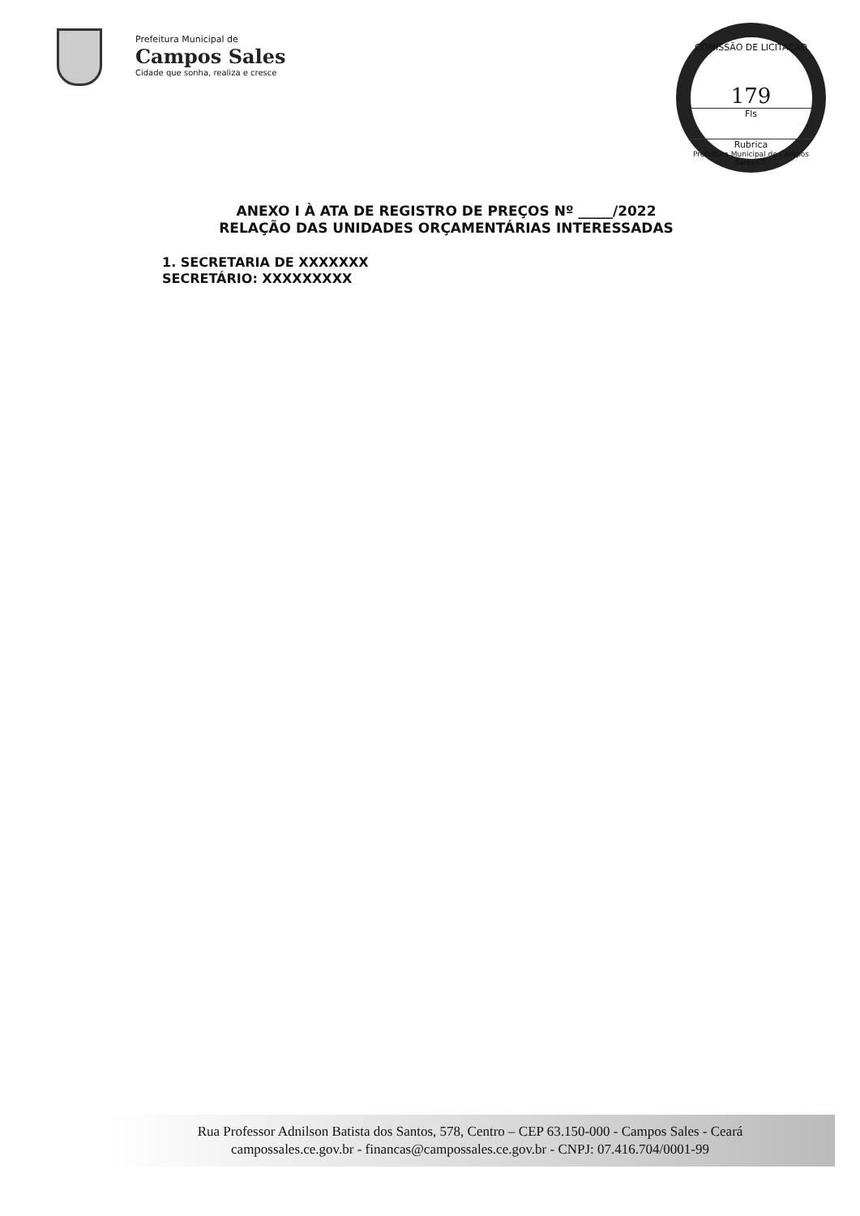Prefeitura Municipal de
Campos Sales
Cidade que sonha, realiza e cresce
COMISSÃO DE LICITAÇÃO
179
Fls
Rubrica
Prefeitura Municipal de Campos Sales/CE
ANEXO I À ATA DE REGISTRO DE PREÇOS Nº _____/2022
RELAÇÃO DAS UNIDADES ORÇAMENTÁRIAS INTERESSADAS
1. SECRETARIA DE XXXXXXX
SECRETÁRIO: XXXXXXXXX
Rua Professor Adnilson Batista dos Santos, 578, Centro – CEP 63.150-000 - Campos Sales - Ceará
campossales.ce.gov.br - financas@campossales.ce.gov.br - CNPJ: 07.416.704/0001-99